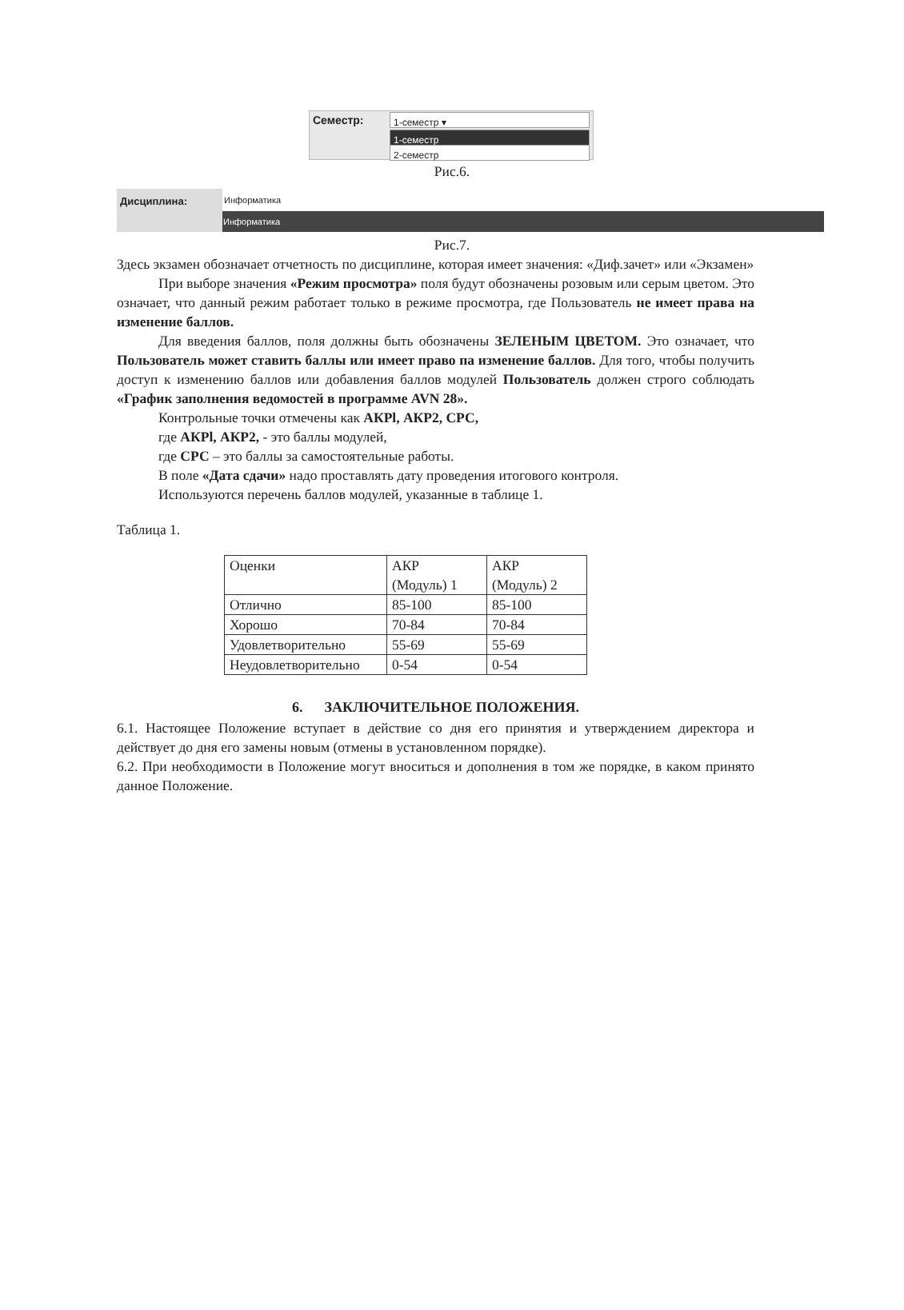Семестр: 1-семестр ▾
1-семестр
2-семестр
Рис.6.
Дисциплина:
Информатика
Информатика
Рис.7.
Здесь экзамен обозначает отчетность по дисциплине, которая имеет значения: «Диф.зачет» или «Экзамен»
При выборе значения «Режим просмотра» поля будут обозначены розовым или серым цветом. Это означает, что данный режим работает только в режиме просмотра, где Пользователь не имеет права на изменение баллов.
Для введения баллов, поля должны быть обозначены ЗЕЛЕНЫМ ЦВЕТОМ. Это означает, что Пользователь может ставить баллы или имеет право па изменение баллов. Для того, чтобы получить доступ к изменению баллов или добавления баллов модулей Пользователь должен строго соблюдать «График заполнения ведомостей в программе AVN 28».
Контрольные точки отмечены как АКРl, АКР2, СРС,
где АКРl, АКР2, - это баллы модулей,
где СРС – это баллы за самостоятельные работы.
В поле «Дата сдачи» надо проставлять дату проведения итогового контроля.
Используются перечень баллов модулей, указанные в таблице 1.
Таблица 1.
| Оценки | АКР (Модуль) 1 | АКР (Модуль) 2 |
| Отлично | 85-100 | 85-100 |
| Хорошо | 70-84 | 70-84 |
| Удовлетворительно | 55-69 | 55-69 |
| Неудовлетворительно | 0-54 | 0-54 |
6. ЗАКЛЮЧИТЕЛЬНОЕ ПОЛОЖЕНИЯ.
6.1. Настоящее Положение вступает в действие со дня его принятия и утверждением директора и действует до дня его замены новым (отмены в установленном порядке).
6.2. При необходимости в Положение могут вноситься и дополнения в том же порядке, в каком принято данное Положение.